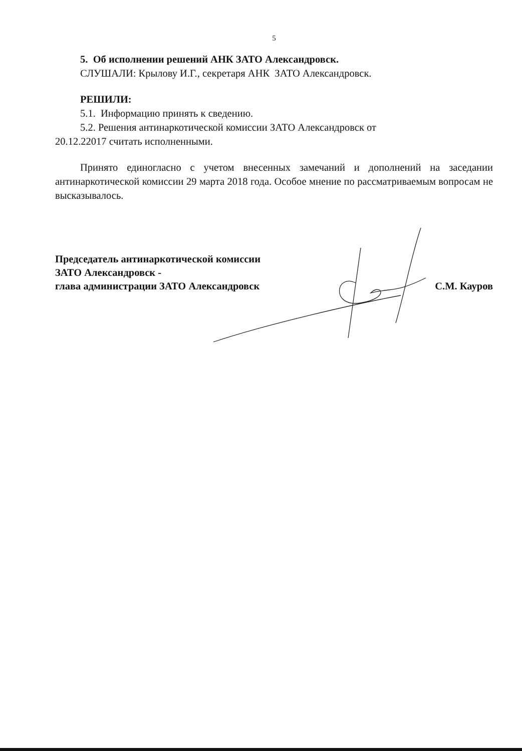5
5. Об исполнении решений АНК ЗАТО Александровск.
СЛУШАЛИ: Крылову И.Г., секретаря АНК ЗАТО Александровск.
РЕШИЛИ:
5.1. Информацию принять к сведению.
5.2. Решения антинаркотической комиссии ЗАТО Александровск от
20.12.22017 считать исполненными.
Принято единогласно с учетом внесенных замечаний и дополнений на заседании антинаркотической комиссии 29 марта 2018 года. Особое мнение по рассматриваемым вопросам не высказывалось.
Председатель антинаркотической комиссии
ЗАТО Александровск -
глава администрации ЗАТО Александровск
С.М. Кауров